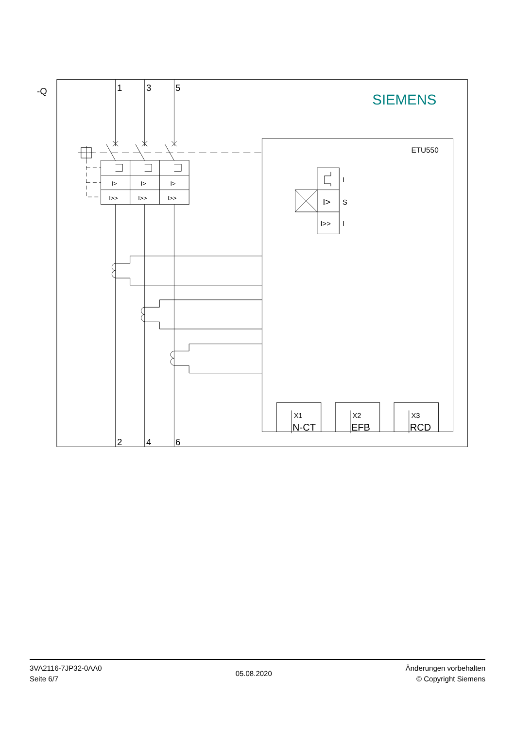-Q
1
3
5
2
4
6
SIEMENS
ETU550
I>
I>
I>
I>>
I>>
I>>
L
I>
S
I>>
I
X1
X2
X3
N-CT
EFB
RCD
3VA2116-7JP32-0AA0
Seite 6/7
05.08.2020
Änderungen vorbehalten
© Copyright Siemens